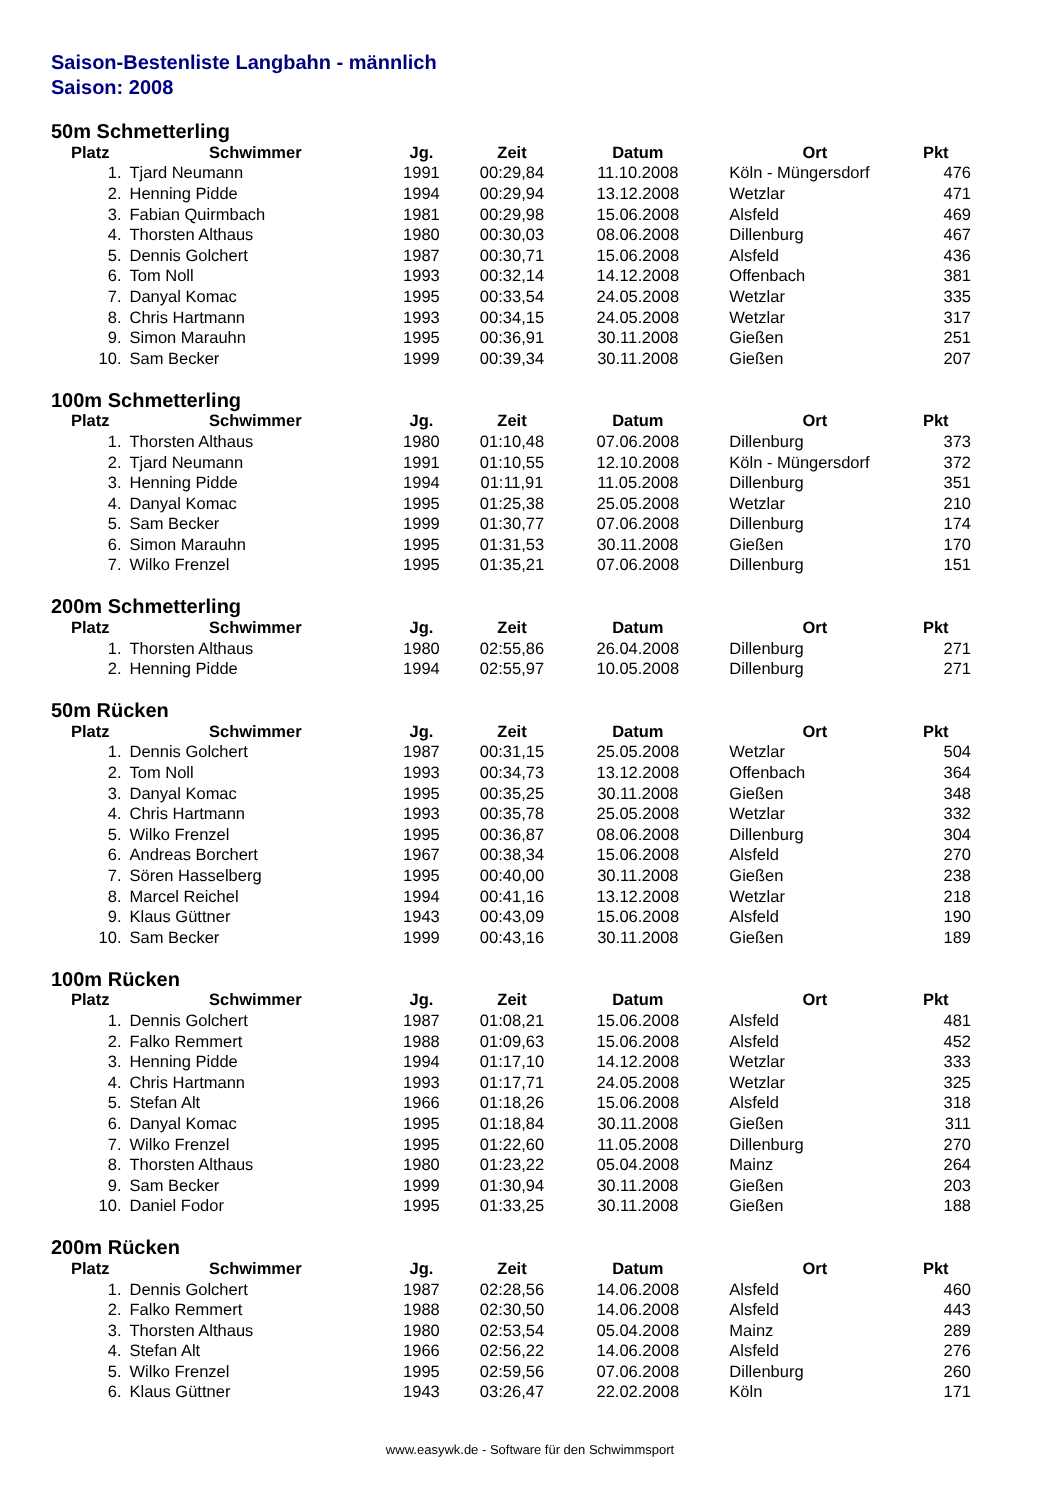Saison-Bestenliste Langbahn - männlich
Saison: 2008
50m Schmetterling
| Platz | Schwimmer | Jg. | Zeit | Datum | Ort | Pkt |
| --- | --- | --- | --- | --- | --- | --- |
| 1. | Tjard Neumann | 1991 | 00:29,84 | 11.10.2008 | Köln - Müngersdorf | 476 |
| 2. | Henning Pidde | 1994 | 00:29,94 | 13.12.2008 | Wetzlar | 471 |
| 3. | Fabian Quirmbach | 1981 | 00:29,98 | 15.06.2008 | Alsfeld | 469 |
| 4. | Thorsten Althaus | 1980 | 00:30,03 | 08.06.2008 | Dillenburg | 467 |
| 5. | Dennis Golchert | 1987 | 00:30,71 | 15.06.2008 | Alsfeld | 436 |
| 6. | Tom Noll | 1993 | 00:32,14 | 14.12.2008 | Offenbach | 381 |
| 7. | Danyal Komac | 1995 | 00:33,54 | 24.05.2008 | Wetzlar | 335 |
| 8. | Chris Hartmann | 1993 | 00:34,15 | 24.05.2008 | Wetzlar | 317 |
| 9. | Simon Marauhn | 1995 | 00:36,91 | 30.11.2008 | Gießen | 251 |
| 10. | Sam Becker | 1999 | 00:39,34 | 30.11.2008 | Gießen | 207 |
100m Schmetterling
| Platz | Schwimmer | Jg. | Zeit | Datum | Ort | Pkt |
| --- | --- | --- | --- | --- | --- | --- |
| 1. | Thorsten Althaus | 1980 | 01:10,48 | 07.06.2008 | Dillenburg | 373 |
| 2. | Tjard Neumann | 1991 | 01:10,55 | 12.10.2008 | Köln - Müngersdorf | 372 |
| 3. | Henning Pidde | 1994 | 01:11,91 | 11.05.2008 | Dillenburg | 351 |
| 4. | Danyal Komac | 1995 | 01:25,38 | 25.05.2008 | Wetzlar | 210 |
| 5. | Sam Becker | 1999 | 01:30,77 | 07.06.2008 | Dillenburg | 174 |
| 6. | Simon Marauhn | 1995 | 01:31,53 | 30.11.2008 | Gießen | 170 |
| 7. | Wilko Frenzel | 1995 | 01:35,21 | 07.06.2008 | Dillenburg | 151 |
200m Schmetterling
| Platz | Schwimmer | Jg. | Zeit | Datum | Ort | Pkt |
| --- | --- | --- | --- | --- | --- | --- |
| 1. | Thorsten Althaus | 1980 | 02:55,86 | 26.04.2008 | Dillenburg | 271 |
| 2. | Henning Pidde | 1994 | 02:55,97 | 10.05.2008 | Dillenburg | 271 |
50m Rücken
| Platz | Schwimmer | Jg. | Zeit | Datum | Ort | Pkt |
| --- | --- | --- | --- | --- | --- | --- |
| 1. | Dennis Golchert | 1987 | 00:31,15 | 25.05.2008 | Wetzlar | 504 |
| 2. | Tom Noll | 1993 | 00:34,73 | 13.12.2008 | Offenbach | 364 |
| 3. | Danyal Komac | 1995 | 00:35,25 | 30.11.2008 | Gießen | 348 |
| 4. | Chris Hartmann | 1993 | 00:35,78 | 25.05.2008 | Wetzlar | 332 |
| 5. | Wilko Frenzel | 1995 | 00:36,87 | 08.06.2008 | Dillenburg | 304 |
| 6. | Andreas Borchert | 1967 | 00:38,34 | 15.06.2008 | Alsfeld | 270 |
| 7. | Sören Hasselberg | 1995 | 00:40,00 | 30.11.2008 | Gießen | 238 |
| 8. | Marcel Reichel | 1994 | 00:41,16 | 13.12.2008 | Wetzlar | 218 |
| 9. | Klaus Güttner | 1943 | 00:43,09 | 15.06.2008 | Alsfeld | 190 |
| 10. | Sam Becker | 1999 | 00:43,16 | 30.11.2008 | Gießen | 189 |
100m Rücken
| Platz | Schwimmer | Jg. | Zeit | Datum | Ort | Pkt |
| --- | --- | --- | --- | --- | --- | --- |
| 1. | Dennis Golchert | 1987 | 01:08,21 | 15.06.2008 | Alsfeld | 481 |
| 2. | Falko Remmert | 1988 | 01:09,63 | 15.06.2008 | Alsfeld | 452 |
| 3. | Henning Pidde | 1994 | 01:17,10 | 14.12.2008 | Wetzlar | 333 |
| 4. | Chris Hartmann | 1993 | 01:17,71 | 24.05.2008 | Wetzlar | 325 |
| 5. | Stefan Alt | 1966 | 01:18,26 | 15.06.2008 | Alsfeld | 318 |
| 6. | Danyal Komac | 1995 | 01:18,84 | 30.11.2008 | Gießen | 311 |
| 7. | Wilko Frenzel | 1995 | 01:22,60 | 11.05.2008 | Dillenburg | 270 |
| 8. | Thorsten Althaus | 1980 | 01:23,22 | 05.04.2008 | Mainz | 264 |
| 9. | Sam Becker | 1999 | 01:30,94 | 30.11.2008 | Gießen | 203 |
| 10. | Daniel Fodor | 1995 | 01:33,25 | 30.11.2008 | Gießen | 188 |
200m Rücken
| Platz | Schwimmer | Jg. | Zeit | Datum | Ort | Pkt |
| --- | --- | --- | --- | --- | --- | --- |
| 1. | Dennis Golchert | 1987 | 02:28,56 | 14.06.2008 | Alsfeld | 460 |
| 2. | Falko Remmert | 1988 | 02:30,50 | 14.06.2008 | Alsfeld | 443 |
| 3. | Thorsten Althaus | 1980 | 02:53,54 | 05.04.2008 | Mainz | 289 |
| 4. | Stefan Alt | 1966 | 02:56,22 | 14.06.2008 | Alsfeld | 276 |
| 5. | Wilko Frenzel | 1995 | 02:59,56 | 07.06.2008 | Dillenburg | 260 |
| 6. | Klaus Güttner | 1943 | 03:26,47 | 22.02.2008 | Köln | 171 |
www.easywk.de - Software für den Schwimmsport